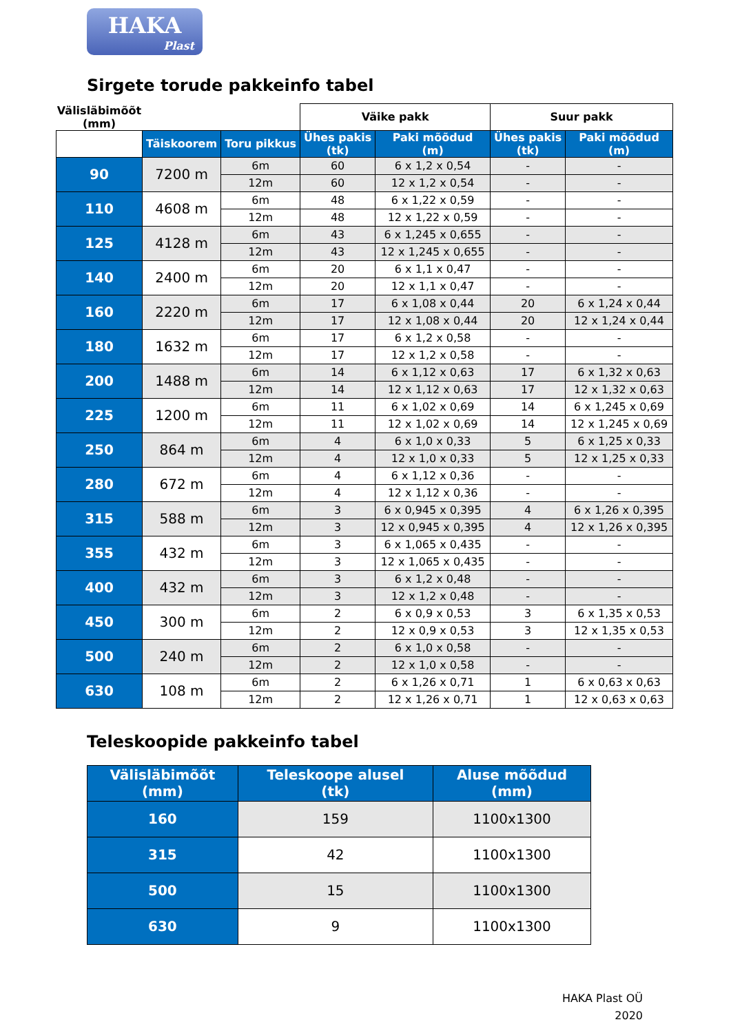HAKA
Plast
Sirgete torude pakkeinfo tabel
| Välisläbimõõt (mm) | | | Väike pakk | | Suur pakk | |
| --- | --- | --- | --- | --- | --- | --- |
| | Täiskoorem | Toru pikkus | Ühes pakis (tk) | Paki mõõdud (m) | Ühes pakis (tk) | Paki mõõdud (m) |
| 90 | 7200 m | 6m | 60 | 6 x 1,2 x 0,54 | - | - |
| | | 12m | 60 | 12 x 1,2 x 0,54 | - | - |
| 110 | 4608 m | 6m | 48 | 6 x 1,22 x 0,59 | - | - |
| | | 12m | 48 | 12 x 1,22 x 0,59 | - | - |
| 125 | 4128 m | 6m | 43 | 6 x 1,245 x 0,655 | - | - |
| | | 12m | 43 | 12 x 1,245 x 0,655 | - | - |
| 140 | 2400 m | 6m | 20 | 6 x 1,1 x 0,47 | - | - |
| | | 12m | 20 | 12 x 1,1 x 0,47 | - | - |
| 160 | 2220 m | 6m | 17 | 6 x 1,08 x 0,44 | 20 | 6 x 1,24 x 0,44 |
| | | 12m | 17 | 12 x 1,08 x 0,44 | 20 | 12 x 1,24 x 0,44 |
| 180 | 1632 m | 6m | 17 | 6 x 1,2 x 0,58 | - | - |
| | | 12m | 17 | 12 x 1,2 x 0,58 | - | - |
| 200 | 1488 m | 6m | 14 | 6 x 1,12 x 0,63 | 17 | 6 x 1,32 x 0,63 |
| | | 12m | 14 | 12 x 1,12 x 0,63 | 17 | 12 x 1,32 x 0,63 |
| 225 | 1200 m | 6m | 11 | 6 x 1,02 x 0,69 | 14 | 6 x 1,245 x 0,69 |
| | | 12m | 11 | 12 x 1,02 x 0,69 | 14 | 12 x 1,245 x 0,69 |
| 250 | 864 m | 6m | 4 | 6 x 1,0 x 0,33 | 5 | 6 x 1,25 x 0,33 |
| | | 12m | 4 | 12 x 1,0 x 0,33 | 5 | 12 x 1,25 x 0,33 |
| 280 | 672 m | 6m | 4 | 6 x 1,12 x 0,36 | - | - |
| | | 12m | 4 | 12 x 1,12 x 0,36 | - | - |
| 315 | 588 m | 6m | 3 | 6 x 0,945 x 0,395 | 4 | 6 x 1,26 x 0,395 |
| | | 12m | 3 | 12 x 0,945 x 0,395 | 4 | 12 x 1,26 x 0,395 |
| 355 | 432 m | 6m | 3 | 6 x 1,065 x 0,435 | - | - |
| | | 12m | 3 | 12 x 1,065 x 0,435 | - | - |
| 400 | 432 m | 6m | 3 | 6 x 1,2 x 0,48 | - | - |
| | | 12m | 3 | 12 x 1,2 x 0,48 | - | - |
| 450 | 300 m | 6m | 2 | 6 x 0,9 x 0,53 | 3 | 6 x 1,35 x 0,53 |
| | | 12m | 2 | 12 x 0,9 x 0,53 | 3 | 12 x 1,35 x 0,53 |
| 500 | 240 m | 6m | 2 | 6 x 1,0 x 0,58 | - | - |
| | | 12m | 2 | 12 x 1,0 x 0,58 | - | - |
| 630 | 108 m | 6m | 2 | 6 x 1,26 x 0,71 | 1 | 6 x 0,63 x 0,63 |
| | | 12m | 2 | 12 x 1,26 x 0,71 | 1 | 12 x 0,63 x 0,63 |
Teleskoopide pakkeinfo tabel
| Välisläbimõõt (mm) | Teleskoope alusel (tk) | Aluse mõõdud (mm) |
| --- | --- | --- |
| 160 | 159 | 1100x1300 |
| 315 | 42 | 1100x1300 |
| 500 | 15 | 1100x1300 |
| 630 | 9 | 1100x1300 |
HAKA Plast OÜ
2020